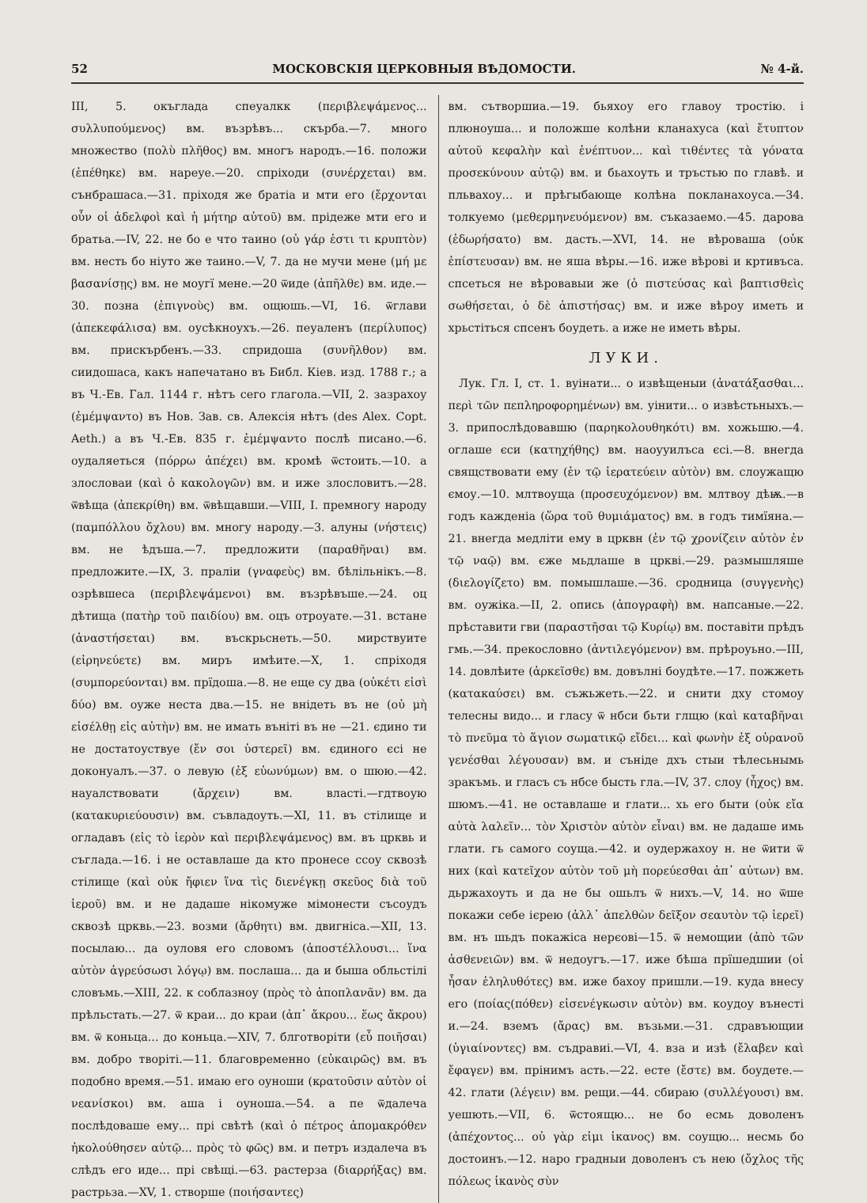52 МОСКОВСКІЯ ЦЕРКОВНЫЯ ВѢДОМОСТИ. № 4-й.
III, 5. окъглада спеуалкк (περιβλεψάμενος... συλλυπούμενος) вм. възрѣвъ... скърба.—7. много множество (πολὺ πλῆθος) вм. многъ народъ.—16. положи (ἐπέθηκε) вм. нареуе.—20. спріходи (συνέρχεται) вм. сънбрашаса.—31. пріходя же братіа и мти его (ἔρχονται οὖν οἱ ἀδελφοὶ καὶ ἡ μήτηρ αὐτοῦ) вм. прідеже мти его и братьа.—IV, 22. не бо е что таино (οὐ γάρ ἐστι τι κρυπτὸν) вм. несть бо ніуто же таино.—V, 7. да не мучи мене (μή με βασανίσῃς) вм. не моугї мене.—20 ѿиде (ἀπῆλθε) вм. иде.—30. позна (ἐπιγνοὺς) вм. ощюшь.—VI, 16. ѿглави (ἀπεκεφάλισα) вм. оусѣкноухъ.—26. пеуаленъ (περίλυπος) вм. прискърбенъ.—33. спридоша (συνῆλθον) вм. сиидошаса, какъ напечатано въ Библ. Кіев. изд. 1788 г.; а въ Ч.-Ев. Гал. 1144 г. нѣтъ сего глагола.—VII, 2. зазрахоу (ἐμέμψαντο) въ Нов. Зав. св. Алексія нѣтъ (des Alex. Copt. Aeth.) а въ Ч.-Ев. 835 г. ἐμέμψαντο послѣ писано.—6. оудаляеться (πόρρω ἀπέχει) вм. кромѣ ѿстоить.—10. а злословаи (καὶ ὁ κακολογῶν) вм. и иже злословитъ.—28. ѿвѣща (ἀπεκρίθη) вм. ѿвѣщавши.—VIII, I. премногу народу (παμπόλλου ὄχλου) вм. многу народу.—3. алуны (νήστεις) вм. не ѣдъша.—7. предложити (παραθῆναι) вм. предложите.—IX, 3. праліи (γναφεὺς) вм. бѣлільнікъ.—8. озрѣвшеса (περιβλεψάμενοι) вм. възрѣвъше.—24. оц дѣтища (πατὴρ τοῦ παιδίου) вм. оцъ отроуате.—31. встане (ἀναστήσεται) вм. въскрьснеть.—50. мирствуите (εἰρηνεύετε) вм. миръ имѣите.—X, 1. спріходя (συμπορεύονται) вм. прїдоша.—8. не еще су два (οὐκέτι εἰσὶ δύο) вм. оуже неста два.—15. не внідеть въ не (οὐ μὴ εἰσέλθῃ εἰς αὐτὴν) вм. не имать въніті въ не —21. єдино ти не достатоуствуе (ἔν σοι ὑστερεῖ) вм. єдиного єсі не доконуалъ.—37. о левую (ἐξ εὐωνύμων) вм. о шюю.—42. науалствовати (ἄρχειν) вм. власті.—гдтвоую (κατακυριεύουσιν) вм. съвладоуть.—XI, 11. въ стілище и огладавъ (εἰς τὸ ἱερὸν καὶ περιβλεψάμενος) вм. въ црквь и съглада.—16. і не оставлаше да кто пронесе ссоу сквозѣ стілище (καὶ οὐκ ἤφιεν ἵνα τὶς διενέγκῃ σκεῦος διὰ τοῦ ἱεροῦ) вм. и не дадаше нікомужe мімонести съсоудъ сквозѣ црквь.—23. возми (ἄρθητι) вм. двигніса.—XII, 13. посылаю... да оуловя его словомъ (ἀποστέλλουσι... ἵνα αὐτὸν ἀγρεύσωσι λόγῳ) вм. послаша... да и быша обльстілі словъмь.—XIII, 22. к соблазноу (πρὸς τὸ ἀποπλανᾶν) вм. да прѣльстать.—27. ѿ краи... до краи (ἀπ᾽ ἄκρου... ἕως ἄκρου) вм. ѿ коньца... до коньца.—XIV, 7. блготворіти (εὖ ποιῆσαι) вм. добро творіті.—11. благовременно (εὐκαιρῶς) вм. въ подобно время.—51. имаю его оуноши (κρατοῦσιν αὐτὸν οἱ νεανίσκοι) вм. аша і оуноша.—54. а пе ѿдалеча послѣдоваше ему... прі свѣтѣ (καὶ ὁ πέτρος ἀπομακρόθεν ἠκολούθησεν αὐτῷ... πρὸς τὸ φῶς) вм. и петръ издалеча въ слѣдъ его иде... прі свѣщі.—63. растерза (διαρρήξας) вм. растрьза.—XV, 1. створше (ποιήσαντες)
вм. сътворшиа.—19. бьяхоу его главоу тростію. і плюноуша... и положше колѣни кланахуса (καὶ ἔτυπτον αὐτοῦ κεφαλὴν καὶ ἐνέπτυον... καὶ τιθέντες τὰ γόνατα προσεκύνουν αὐτῷ) вм. и бьахоуть и тръстью по главѣ. и пльвахоу... и прѣгыбающе колѣна покланахоуса.—34. толкуемо (μεθερμηνευόμενον) вм. съказаемо.—45. дарова (ἐδωρήσατο) вм. дасть.—XVI, 14. не вѣроваша (οὐκ ἐπίστευσαν) вм. не яша вѣры.—16. иже вѣрові и кртивъса. спсеться не вѣровавыи же (ὁ πιστεύσας καὶ βαπτισθεὶς σωθήσεται, ὁ δὲ ἀπιστήσας) вм. и иже вѣроу иметь и хрьстіться спсенъ боудеть. а иже не иметь вѣры.
ЛУКИ.
Лук. Гл. I, ст. 1. вуінати... о извѣщеныи (ἀνατάξασθαι... περὶ τῶν πεπληροφορημένων) вм. уінити... о извѣстьныхъ.—3. припослѣдовавшю (παρηκολουθηκότι) вм. хожьшю.—4. оглаше єси (κατηχήθης) вм. наоууилъса єсі.—8. внегда свящствовати ему (ἐν τῷ ἱερατεύειν αὐτὸν) вм. слоужащю ємоу.—10. млтвоуща (προσευχόμενον) вм. млтвоу дѣѭ.—в годъ кажденіа (ὥρα τοῦ θυμιάματος) вм. в годъ тимїяна.—21. внегда медліти ему в црквн (ἐν τῷ χρονίζειν αὐτὸν ἐν τῷ ναῷ) вм. єже мьдлаше в црквi.—29. размышляше (διελογίζετο) вм. помышлаше.—36. сродница (συγγενὴς) вм. оужіка.—II, 2. опись (ἀπογραφὴ) вм. напсаные.—22. прѣставити гви (παραστῆσαι τῷ Κυρίῳ) вм. поставіти прѣдъ гмь.—34. прекословно (ἀντιλεγόμενον) вм. прѣроуьно.—III, 14. довлѣите (ἀρκεῖσθε) вм. довълні боудѣте.—17. пожжеть (κατακαύσει) вм. съжьжеть.—22. и снити дху стомоу телесны видо... и гласу ѿ нбси бьти глщю (καὶ καταβῆναι τὸ πνεῦμα τὸ ἅγιον σωματικῷ εἴδει... καὶ φωνὴν ἐξ οὐρανοῦ γενέσθαι λέγουσαν) вм. и съніде дхъ стыи тѣлесьнымь зракъмь. и гласъ съ нбсе бысть гла.—IV, 37. слоу (ἦχος) вм. шюмъ.—41. не оставлаше и глати... хь его быти (οὐκ εἴα αὐτὰ λαλεῖν... τὸν Χριστὸν αὐτὸν εἶναι) вм. не дадаше имь глати. гь самого соуща.—42. и оудержахоу н. не ѿити ѿ них (καὶ κατεῖχον αὐτὸν τοῦ μὴ πορεύεσθαι ἀπ᾽ αὐτων) вм. дьржахоуть и да не бы ошьлъ ѿ нихъ.—V, 14. но ѿше покажи себе ієрею (ἀλλ᾽ ἀπελθὼν δεῖξον σεαυτὸν τῷ ἱερεῖ) вм. нъ шьдъ покажіса нерєові—15. ѿ немощии (ἀπὸ τῶν ἀσθενειῶν) вм. ѿ недоугъ.—17. иже бѣша прїшедшии (οἱ ἦσαν ἐληλυθότες) вм. иже бахоу пришли.—19. куда внесу его (ποίας(πόθεν) εἰσενέγκωσιν αὐτὸν) вм. коудоу вънесті и.—24. вземъ (ἄρας) вм. възьми.—31. сдравъющии (ὑγιαίνοντες) вм. съдравиі.—VI, 4. вза и изѣ (ἔλαβεν καὶ ἔφαγεν) вм. прінимъ асть.—22. есте (ἔστε) вм. боудете.—42. глати (λέγειν) вм. рещи.—44. сбираю (συλλέγουσι) вм. уешють.—VII, 6. ѿстоящю... не бо есмь доволенъ (ἀπέχοντος... οὐ γὰρ εἰμι ἱκανος) вм. соущю... несмь бо достоинъ.—12. наро градныи доволенъ съ нею (ὄχλος τῆς πόλεως ἱκανὸς σὺν